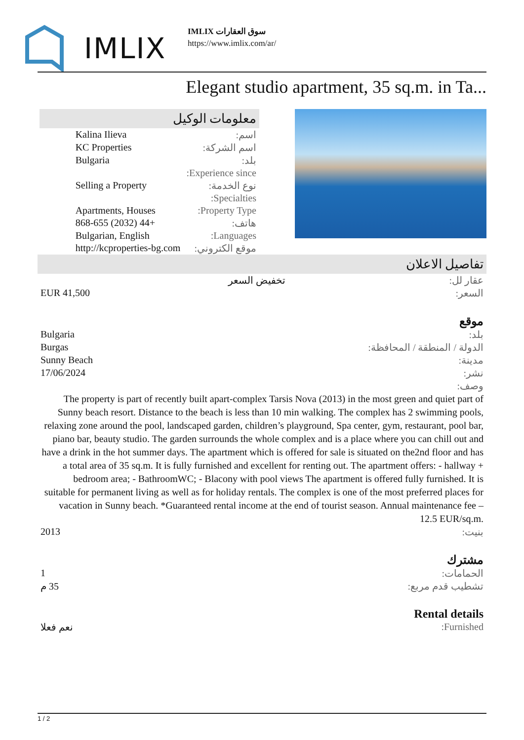IMLIX
IMLIX سوق العقارات
https://www.imlix.com/ar/
Elegant studio apartment, 35 sq.m. in Ta...
معلومات الوكيل
| اسم: | Kalina Ilieva |
| اسم الشركة: | KC Properties |
| بلد: | Bulgaria |
| Experience since: | |
| نوع الخدمة: | Selling a Property |
| Specialties: | |
| Property Type: | Apartments, Houses |
| هاتف: | +44 (2032) 868-655 |
| Languages: | Bulgarian, English |
| موقع الكتروني: | http://kcproperties-bg.com |
تفاصيل الاعلان
| عقار لل: | تخفيض السعر |
| السعر: | EUR 41,500 |
موقع
| بلد: | Bulgaria |
| الدولة / المنطقة / المحافظة: | Burgas |
| مدينة: | Sunny Beach |
| نشر: | 17/06/2024 |
| وصف: | |
The property is part of recently built apart-complex Tarsis Nova (2013) in the most green and quiet part of Sunny beach resort. Distance to the beach is less than 10 min walking. The complex has 2 swimming pools, relaxing zone around the pool, landscaped garden, children’s playground, Spa center, gym, restaurant, pool bar, piano bar, beauty studio. The garden surrounds the whole complex and is a place where you can chill out and have a drink in the hot summer days. The apartment which is offered for sale is situated on the2nd floor and has a total area of 35 sq.m. It is fully furnished and excellent for renting out. The apartment offers: - hallway + bedroom area; - BathroomWC; - Blacony with pool views The apartment is offered fully furnished. It is suitable for permanent living as well as for holiday rentals. The complex is one of the most preferred places for vacation in Sunny beach. *Guaranteed rental income at the end of tourist season. Annual maintenance fee – 12.5 EUR/sq.m.
| بنيت: | 2013 |
مشترك
| الحمامات: | 1 |
| تشطيب قدم مربع: | 35 م |
Rental details
| Furnished: | نعم فعلا |
1 / 2